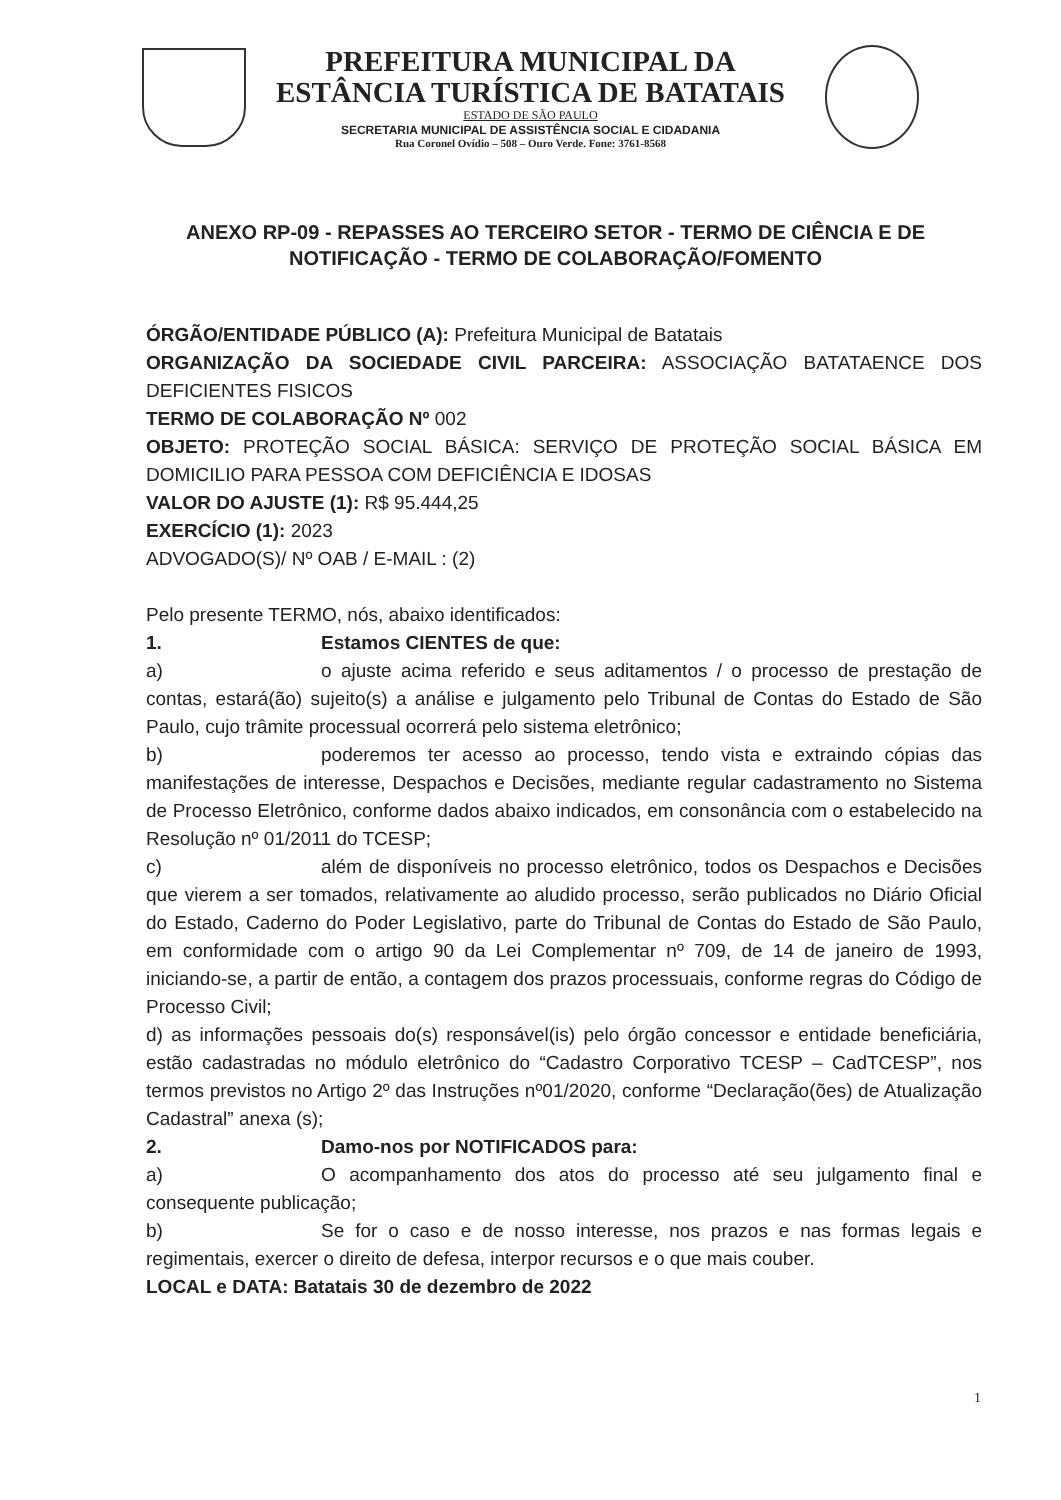PREFEITURA MUNICIPAL DA
ESTÂNCIA TURÍSTICA DE BATATAIS
ESTADO DE SÃO PAULO
SECRETARIA MUNICIPAL DE ASSISTÊNCIA SOCIAL E CIDADANIA
Rua Coronel Ovídio – 508 – Ouro Verde. Fone: 3761-8568
ANEXO RP-09 - REPASSES AO TERCEIRO SETOR - TERMO DE CIÊNCIA E DE NOTIFICAÇÃO - TERMO DE COLABORAÇÃO/FOMENTO
ÓRGÃO/ENTIDADE PÚBLICO (A): Prefeitura Municipal de Batatais
ORGANIZAÇÃO DA SOCIEDADE CIVIL PARCEIRA: ASSOCIAÇÃO BATATAENCE DOS DEFICIENTES FISICOS
TERMO DE COLABORAÇÃO Nº 002
OBJETO: PROTEÇÃO SOCIAL BÁSICA: SERVIÇO DE PROTEÇÃO SOCIAL BÁSICA EM DOMICILIO PARA PESSOA COM DEFICIÊNCIA E IDOSAS
VALOR DO AJUSTE (1): R$ 95.444,25
EXERCÍCIO (1): 2023
ADVOGADO(S)/ Nº OAB / E-MAIL : (2)
Pelo presente TERMO, nós, abaixo identificados:
1. Estamos CIENTES de que:
a) o ajuste acima referido e seus aditamentos / o processo de prestação de contas, estará(ão) sujeito(s) a análise e julgamento pelo Tribunal de Contas do Estado de São Paulo, cujo trâmite processual ocorrerá pelo sistema eletrônico;
b) poderemos ter acesso ao processo, tendo vista e extraindo cópias das manifestações de interesse, Despachos e Decisões, mediante regular cadastramento no Sistema de Processo Eletrônico, conforme dados abaixo indicados, em consonância com o estabelecido na Resolução nº 01/2011 do TCESP;
c) além de disponíveis no processo eletrônico, todos os Despachos e Decisões que vierem a ser tomados, relativamente ao aludido processo, serão publicados no Diário Oficial do Estado, Caderno do Poder Legislativo, parte do Tribunal de Contas do Estado de São Paulo, em conformidade com o artigo 90 da Lei Complementar nº 709, de 14 de janeiro de 1993, iniciando-se, a partir de então, a contagem dos prazos processuais, conforme regras do Código de Processo Civil;
d) as informações pessoais do(s) responsável(is) pelo órgão concessor e entidade beneficiária, estão cadastradas no módulo eletrônico do “Cadastro Corporativo TCESP – CadTCESP”, nos termos previstos no Artigo 2º das Instruções nº01/2020, conforme “Declaração(ões) de Atualização Cadastral” anexa (s);
2. Damo-nos por NOTIFICADOS para:
a) O acompanhamento dos atos do processo até seu julgamento final e consequente publicação;
b) Se for o caso e de nosso interesse, nos prazos e nas formas legais e regimentais, exercer o direito de defesa, interpor recursos e o que mais couber.
LOCAL e DATA: Batatais 30 de dezembro de 2022
1